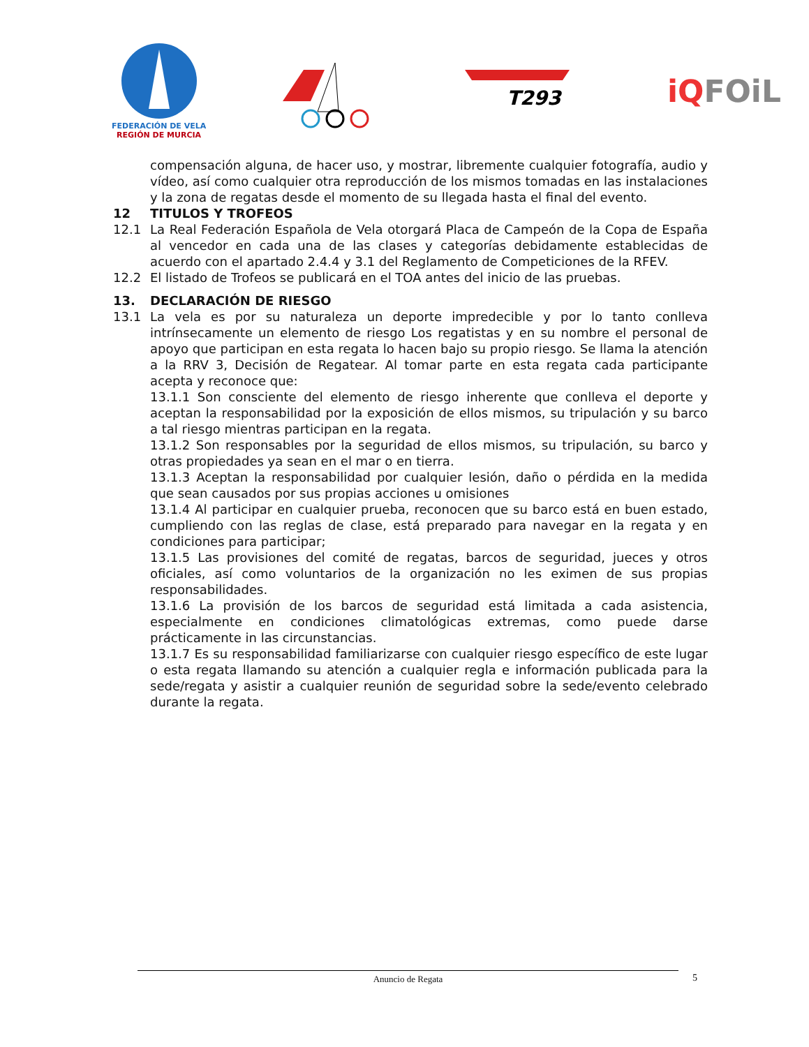FEDERACIÓN DE VELA
REGIÓN DE MURCIA
T293
iQ FOiL
compensación alguna, de hacer uso, y mostrar, libremente cualquier fotografía, audio y vídeo, así como cualquier otra reproducción de los mismos tomadas en las instalaciones y la zona de regatas desde el momento de su llegada hasta el final del evento.
12 TITULOS Y TROFEOS
12.1 La Real Federación Española de Vela otorgará Placa de Campeón de la Copa de España al vencedor en cada una de las clases y categorías debidamente establecidas de acuerdo con el apartado 2.4.4 y 3.1 del Reglamento de Competiciones de la RFEV.
12.2 El listado de Trofeos se publicará en el TOA antes del inicio de las pruebas.
13. DECLARACIÓN DE RIESGO
13.1 La vela es por su naturaleza un deporte impredecible y por lo tanto conlleva intrínsecamente un elemento de riesgo Los regatistas y en su nombre el personal de apoyo que participan en esta regata lo hacen bajo su propio riesgo. Se llama la atención a la RRV 3, Decisión de Regatear. Al tomar parte en esta regata cada participante acepta y reconoce que:
13.1.1 Son consciente del elemento de riesgo inherente que conlleva el deporte y aceptan la responsabilidad por la exposición de ellos mismos, su tripulación y su barco a tal riesgo mientras participan en la regata.
13.1.2 Son responsables por la seguridad de ellos mismos, su tripulación, su barco y otras propiedades ya sean en el mar o en tierra.
13.1.3 Aceptan la responsabilidad por cualquier lesión, daño o pérdida en la medida que sean causados por sus propias acciones u omisiones
13.1.4 Al participar en cualquier prueba, reconocen que su barco está en buen estado, cumpliendo con las reglas de clase, está preparado para navegar en la regata y en condiciones para participar;
13.1.5 Las provisiones del comité de regatas, barcos de seguridad, jueces y otros oficiales, así como voluntarios de la organización no les eximen de sus propias responsabilidades.
13.1.6 La provisión de los barcos de seguridad está limitada a cada asistencia, especialmente en condiciones climatológicas extremas, como puede darse prácticamente in las circunstancias.
13.1.7 Es su responsabilidad familiarizarse con cualquier riesgo específico de este lugar o esta regata llamando su atención a cualquier regla e información publicada para la sede/regata y asistir a cualquier reunión de seguridad sobre la sede/evento celebrado durante la regata.
Anuncio de Regata 5